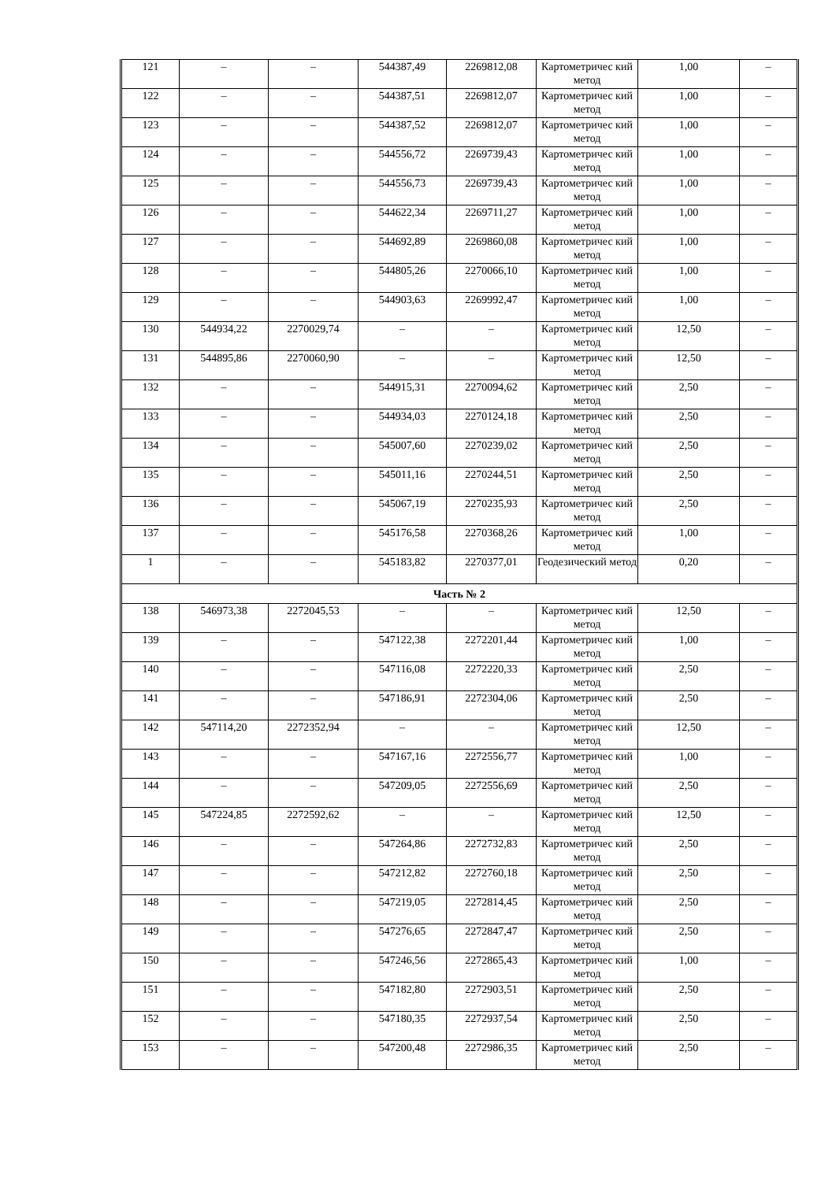| 121 | – | – | 544387,49 | 2269812,08 | Картометричес кий метод | 1,00 | – |
| 122 | – | – | 544387,51 | 2269812,07 | Картометричес кий метод | 1,00 | – |
| 123 | – | – | 544387,52 | 2269812,07 | Картометричес кий метод | 1,00 | – |
| 124 | – | – | 544556,72 | 2269739,43 | Картометричес кий метод | 1,00 | – |
| 125 | – | – | 544556,73 | 2269739,43 | Картометричес кий метод | 1,00 | – |
| 126 | – | – | 544622,34 | 2269711,27 | Картометричес кий метод | 1,00 | – |
| 127 | – | – | 544692,89 | 2269860,08 | Картометричес кий метод | 1,00 | – |
| 128 | – | – | 544805,26 | 2270066,10 | Картометричес кий метод | 1,00 | – |
| 129 | – | – | 544903,63 | 2269992,47 | Картометричес кий метод | 1,00 | – |
| 130 | 544934,22 | 2270029,74 | – | – | Картометричес кий метод | 12,50 | – |
| 131 | 544895,86 | 2270060,90 | – | – | Картометричес кий метод | 12,50 | – |
| 132 | – | – | 544915,31 | 2270094,62 | Картометричес кий метод | 2,50 | – |
| 133 | – | – | 544934,03 | 2270124,18 | Картометричес кий метод | 2,50 | – |
| 134 | – | – | 545007,60 | 2270239,02 | Картометричес кий метод | 2,50 | – |
| 135 | – | – | 545011,16 | 2270244,51 | Картометричес кий метод | 2,50 | – |
| 136 | – | – | 545067,19 | 2270235,93 | Картометричес кий метод | 2,50 | – |
| 137 | – | – | 545176,58 | 2270368,26 | Картометричес кий метод | 1,00 | – |
| 1 | – | – | 545183,82 | 2270377,01 | Геодезический метод | 0,20 | – |
| Часть № 2 | | | | | | | |
| 138 | 546973,38 | 2272045,53 | – | – | Картометричес кий метод | 12,50 | – |
| 139 | – | – | 547122,38 | 2272201,44 | Картометричес кий метод | 1,00 | – |
| 140 | – | – | 547116,08 | 2272220,33 | Картометричес кий метод | 2,50 | – |
| 141 | – | – | 547186,91 | 2272304,06 | Картометричес кий метод | 2,50 | – |
| 142 | 547114,20 | 2272352,94 | – | – | Картометричес кий метод | 12,50 | – |
| 143 | – | – | 547167,16 | 2272556,77 | Картометричес кий метод | 1,00 | – |
| 144 | – | – | 547209,05 | 2272556,69 | Картометричес кий метод | 2,50 | – |
| 145 | 547224,85 | 2272592,62 | – | – | Картометричес кий метод | 12,50 | – |
| 146 | – | – | 547264,86 | 2272732,83 | Картометричес кий метод | 2,50 | – |
| 147 | – | – | 547212,82 | 2272760,18 | Картометричес кий метод | 2,50 | – |
| 148 | – | – | 547219,05 | 2272814,45 | Картометричес кий метод | 2,50 | – |
| 149 | – | – | 547276,65 | 2272847,47 | Картометричес кий метод | 2,50 | – |
| 150 | – | – | 547246,56 | 2272865,43 | Картометричес кий метод | 1,00 | – |
| 151 | – | – | 547182,80 | 2272903,51 | Картометричес кий метод | 2,50 | – |
| 152 | – | – | 547180,35 | 2272937,54 | Картометричес кий метод | 2,50 | – |
| 153 | – | – | 547200,48 | 2272986,35 | Картометричес кий метод | 2,50 | – |